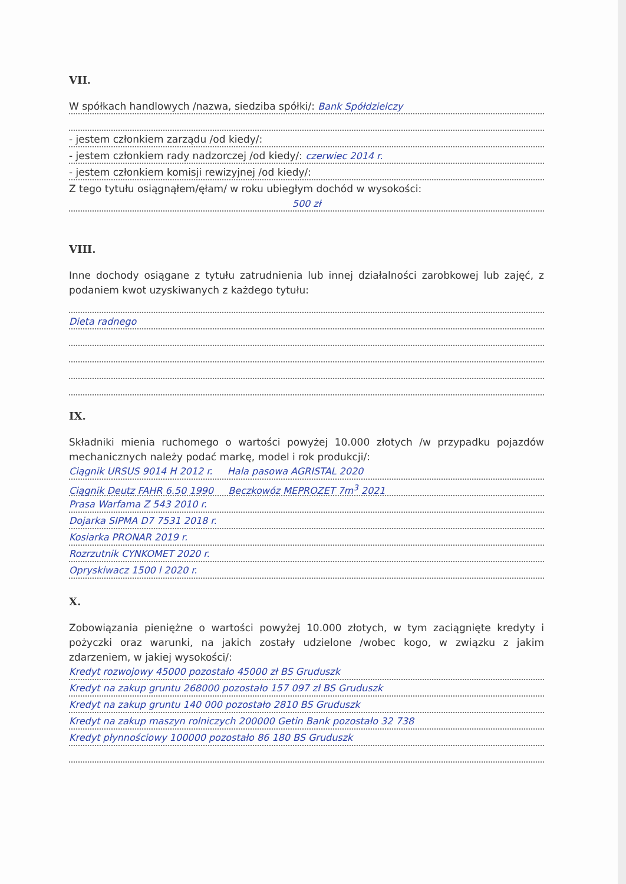VII.
W spółkach handlowych /nazwa, siedziba spółki/: Bank Spółdzielczy
- jestem członkiem zarządu /od kiedy/:
- jestem członkiem rady nadzorczej /od kiedy/: czerwiec 2014 r.
- jestem członkiem komisji rewizyjnej /od kiedy/:
Z tego tytułu osiągnąłem/ęłam/ w roku ubiegłym dochód w wysokości:
500 zł
VIII.
Inne dochody osiągane z tytułu zatrudnienia lub innej działalności zarobkowej lub zajęć, z podaniem kwot uzyskiwanych z każdego tytułu:
Dieta radnego
IX.
Składniki mienia ruchomego o wartości powyżej 10.000 złotych /w przypadku pojazdów mechanicznych należy podać markę, model i rok produkcji/:
Ciągnik URSUS 9014 H 2012 r. Hala pasowa AGRISTAL 2020
Ciągnik Deutz FAHR 6.50 1990 Beczkowóz MEPROZET 7m<sup>3</sup> 2021
Prasa Warfama Z 543 2010 r.
Dojarka SIPMA D7 7531 2018 r.
Kosiarka PRONAR 2019 r.
Rozrzutnik CYNKOMET 2020 r.
Opryskiwacz 1500 l 2020 r.
X.
Zobowiązania pieniężne o wartości powyżej 10.000 złotych, w tym zaciągnięte kredyty i pożyczki oraz warunki, na jakich zostały udzielone /wobec kogo, w związku z jakim zdarzeniem, w jakiej wysokości/:
Kredyt rozwojowy 45000 pozostało 45000 zł BS Gruduszk
Kredyt na zakup gruntu 268000 pozostało 157 097 zł BS Gruduszk
Kredyt na zakup gruntu 140 000 pozostało 2810 BS Gruduszk
Kredyt na zakup maszyn rolniczych 200000 Getin Bank pozostało 32 738
Kredyt płynnościowy 100000 pozostało 86 180 BS Gruduszk